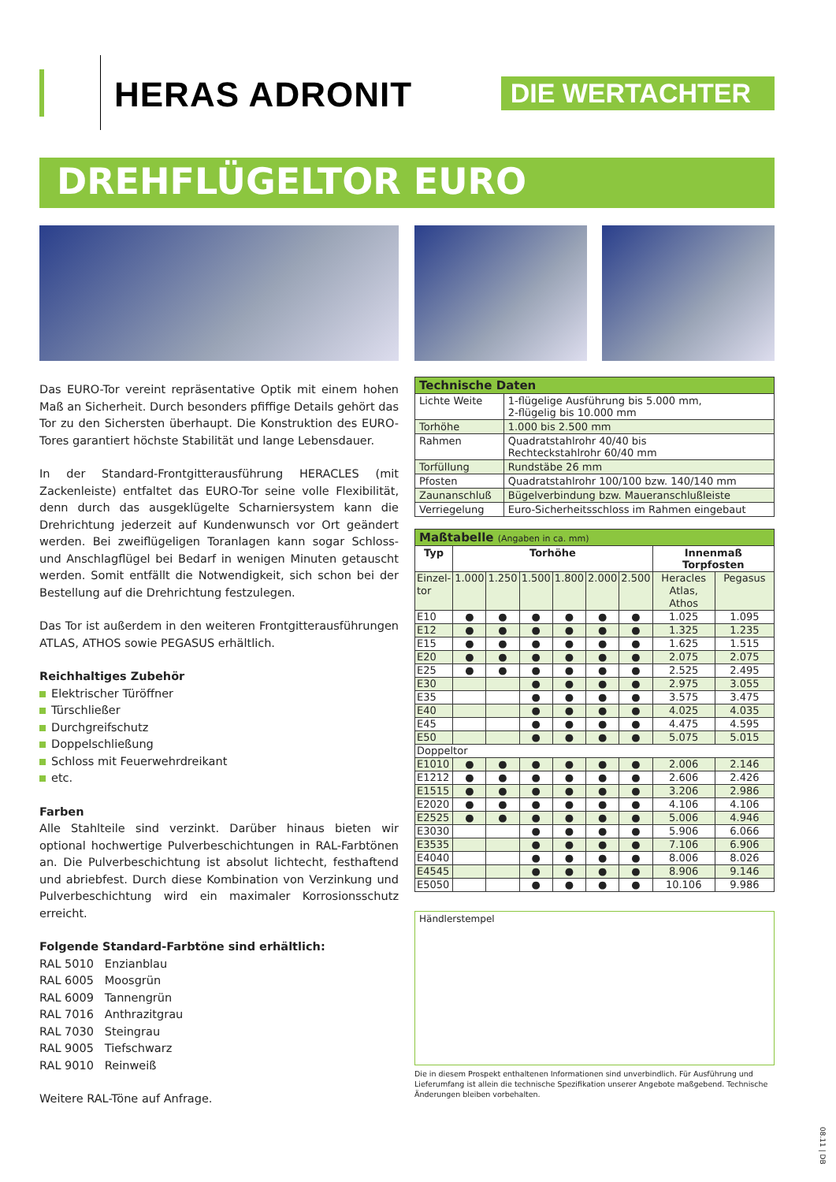HERAS ADRONIT DIE WERTACHTER
DREHFLÜGELTOR EURO
Das EURO-Tor vereint repräsentative Optik mit einem hohen Maß an Sicherheit. Durch besonders pfiffige Details gehört das Tor zu den Sichersten überhaupt. Die Konstruktion des EURO-Tores garantiert höchste Stabilität und lange Lebensdauer.
In der Standard-Frontgitterausführung HERACLES (mit Zackenleiste) entfaltet das EURO-Tor seine volle Flexibilität, denn durch das ausgeklügelte Scharniersystem kann die Drehrichtung jederzeit auf Kundenwunsch vor Ort geändert werden. Bei zweiflügeligen Toranlagen kann sogar Schloss- und Anschlagflügel bei Bedarf in wenigen Minuten getauscht werden. Somit entfällt die Notwendigkeit, sich schon bei der Bestellung auf die Drehrichtung festzulegen.
Das Tor ist außerdem in den weiteren Frontgitterausführungen ATLAS, ATHOS sowie PEGASUS erhältlich.
Reichhaltiges Zubehör
Elektrischer Türöffner
Türschließer
Durchgreifschutz
Doppelschließung
Schloss mit Feuerwehrdreikant
etc.
Farben
Alle Stahlteile sind verzinkt. Darüber hinaus bieten wir optional hochwertige Pulverbeschichtungen in RAL-Farbtönen an. Die Pulverbeschichtung ist absolut lichtecht, festhaftend und abriebfest. Durch diese Kombination von Verzinkung und Pulverbeschichtung wird ein maximaler Korrosionsschutz erreicht.
Folgende Standard-Farbtöne sind erhältlich:
RAL 5010 Enzianblau
RAL 6005 Moosgrün
RAL 6009 Tannengrün
RAL 7016 Anthrazitgrau
RAL 7030 Steingrau
RAL 9005 Tiefschwarz
RAL 9010 Reinweiß
Weitere RAL-Töne auf Anfrage.
| Technische Daten | |
| --- | --- |
| Lichte Weite | 1-flügelige Ausführung bis 5.000 mm, 2-flügelig bis 10.000 mm |
| Torhöhe | 1.000 bis 2.500 mm |
| Rahmen | Quadratstahlrohr 40/40 bis Rechteckstahlrohr 60/40 mm |
| Torfüllung | Rundstäbe 26 mm |
| Pfosten | Quadratstahlrohr 100/100 bzw. 140/140 mm |
| Zaunanschluß | Bügelverbindung bzw. Maueranschlußleiste |
| Verriegelung | Euro-Sicherheitsschloss im Rahmen eingebaut |
| Maßtabelle (Angaben in ca. mm) | | | | | | | | |
| --- | --- | --- | --- | --- | --- | --- | --- | --- |
| Typ | Torhöhe | | | | | | Innenmaß Torpfosten | |
| Einzel- tor | 1.000 | 1.250 | 1.500 | 1.800 | 2.000 | 2.500 | Heracles Atlas, Athos | Pegasus |
| E10 | ● | ● | ● | ● | ● | ● | 1.025 | 1.095 |
| E12 | ● | ● | ● | ● | ● | ● | 1.325 | 1.235 |
| E15 | ● | ● | ● | ● | ● | ● | 1.625 | 1.515 |
| E20 | ● | ● | ● | ● | ● | ● | 2.075 | 2.075 |
| E25 | ● | ● | ● | ● | ● | ● | 2.525 | 2.495 |
| E30 | | | ● | ● | ● | ● | 2.975 | 3.055 |
| E35 | | | ● | ● | ● | ● | 3.575 | 3.475 |
| E40 | | | ● | ● | ● | ● | 4.025 | 4.035 |
| E45 | | | ● | ● | ● | ● | 4.475 | 4.595 |
| E50 | | | ● | ● | ● | ● | 5.075 | 5.015 |
| Doppeltor | | | | | | | | |
| E1010 | ● | ● | ● | ● | ● | ● | 2.006 | 2.146 |
| E1212 | ● | ● | ● | ● | ● | ● | 2.606 | 2.426 |
| E1515 | ● | ● | ● | ● | ● | ● | 3.206 | 2.986 |
| E2020 | ● | ● | ● | ● | ● | ● | 4.106 | 4.106 |
| E2525 | ● | ● | ● | ● | ● | ● | 5.006 | 4.946 |
| E3030 | | | ● | ● | ● | ● | 5.906 | 6.066 |
| E3535 | | | ● | ● | ● | ● | 7.106 | 6.906 |
| E4040 | | | ● | ● | ● | ● | 8.006 | 8.026 |
| E4545 | | | ● | ● | ● | ● | 8.906 | 9.146 |
| E5050 | | | ● | ● | ● | ● | 10.106 | 9.986 |
Händlerstempel
Die in diesem Prospekt enthaltenen Informationen sind unverbindlich. Für Ausführung und Lieferumfang ist allein die technische Spezifikation unserer Angebote maßgebend. Technische Änderungen bleiben vorbehalten.
08.11 | DB